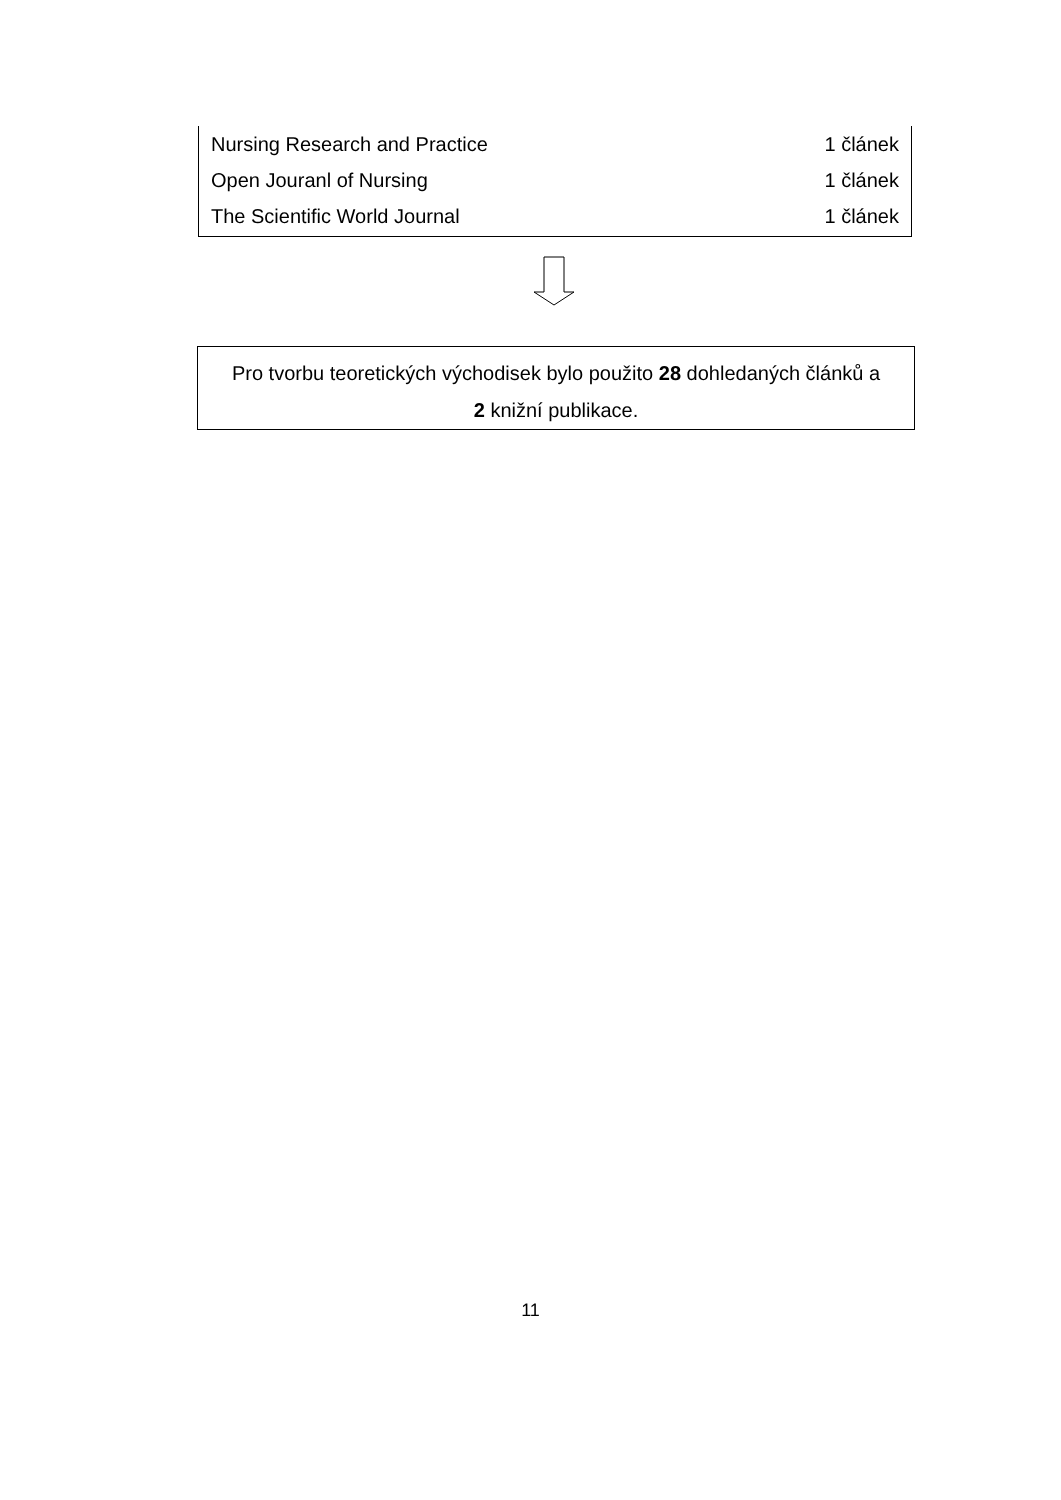| Nursing Research and Practice | 1 článek |
| Open Jouranl of Nursing | 1 článek |
| The Scientific World Journal | 1 článek |
Pro tvorbu teoretických východisek bylo použito 28 dohledaných článků a
2 knižní publikace.
11